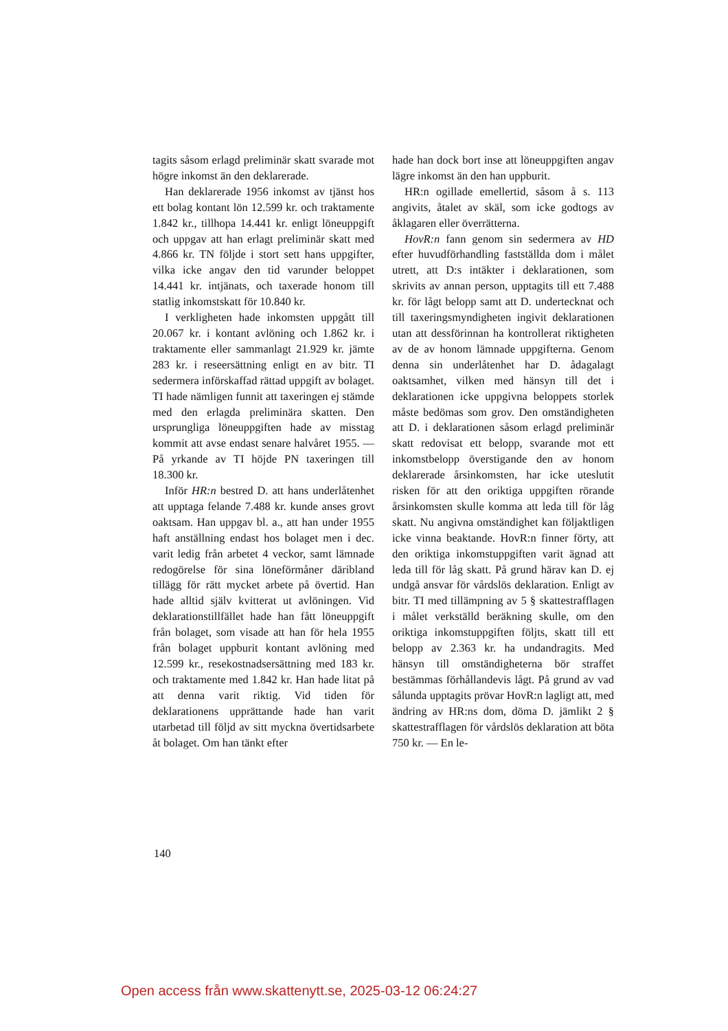tagits såsom erlagd preliminär skatt svarade mot högre inkomst än den deklarerade.
Han deklarerade 1956 inkomst av tjänst hos ett bolag kontant lön 12.599 kr. och traktamente 1.842 kr., tillhopa 14.441 kr. enligt löneuppgift och uppgav att han erlagt preliminär skatt med 4.866 kr. TN följde i stort sett hans uppgifter, vilka icke angav den tid varunder beloppet 14.441 kr. intjänats, och taxerade honom till statlig inkomstskatt för 10.840 kr.
I verkligheten hade inkomsten uppgått till 20.067 kr. i kontant avlöning och 1.862 kr. i traktamente eller sammanlagt 21.929 kr. jämte 283 kr. i reseersättning enligt en av bitr. TI sedermera införskaffad rättad uppgift av bolaget. TI hade nämligen funnit att taxeringen ej stämde med den erlagda preliminära skatten. Den ursprungliga löneuppgiften hade av misstag kommit att avse endast senare halvåret 1955. — På yrkande av TI höjde PN taxeringen till 18.300 kr.
Inför HR:n bestred D. att hans underlåtenhet att upptaga felande 7.488 kr. kunde anses grovt oaktsam. Han uppgav bl. a., att han under 1955 haft anställning endast hos bolaget men i dec. varit ledig från arbetet 4 veckor, samt lämnade redogörelse för sina löneförmåner däribland tillägg för rätt mycket arbete på övertid. Han hade alltid själv kvitterat ut avlöningen. Vid deklarationstillfället hade han fått löneuppgift från bolaget, som visade att han för hela 1955 från bolaget uppburit kontant avlöning med 12.599 kr., resekostnadsersättning med 183 kr. och traktamente med 1.842 kr. Han hade litat på att denna varit riktig. Vid tiden för deklarationens upprättande hade han varit utarbetad till följd av sitt myckna övertidsarbete åt bolaget. Om han tänkt efter
hade han dock bort inse att löneuppgiften angav lägre inkomst än den han uppburit.
HR:n ogillade emellertid, såsom å s. 113 angivits, åtalet av skäl, som icke godtogs av åklagaren eller överrätterna.
HovR:n fann genom sin sedermera av HD efter huvudförhandling fastställda dom i målet utrett, att D:s intäkter i deklarationen, som skrivits av annan person, upptagits till ett 7.488 kr. för lågt belopp samt att D. undertecknat och till taxeringsmyndigheten ingivit deklarationen utan att dessförinnan ha kontrollerat riktigheten av de av honom lämnade uppgifterna. Genom denna sin underlåtenhet har D. ådagalagt oaktsamhet, vilken med hänsyn till det i deklarationen icke uppgivna beloppets storlek måste bedömas som grov. Den omständigheten att D. i deklarationen såsom erlagd preliminär skatt redovisat ett belopp, svarande mot ett inkomstbelopp överstigande den av honom deklarerade årsinkomsten, har icke uteslutit risken för att den oriktiga uppgiften rörande årsinkomsten skulle komma att leda till för låg skatt. Nu angivna omständighet kan följaktligen icke vinna beaktande. HovR:n finner förty, att den oriktiga inkomstuppgiften varit ägnad att leda till för låg skatt. På grund härav kan D. ej undgå ansvar för vårdslös deklaration. Enligt av bitr. TI med tillämpning av 5 § skattestrafflagen i målet verkställd beräkning skulle, om den oriktiga inkomstuppgiften följts, skatt till ett belopp av 2.363 kr. ha undandragits. Med hänsyn till omständigheterna bör straffet bestämmas förhållandevis lågt. På grund av vad sålunda upptagits prövar HovR:n lagligt att, med ändring av HR:ns dom, döma D. jämlikt 2 § skattestrafflagen för vårdslös deklaration att böta 750 kr. — En le-
140
Open access från www.skattenytt.se, 2025-03-12 06:24:27